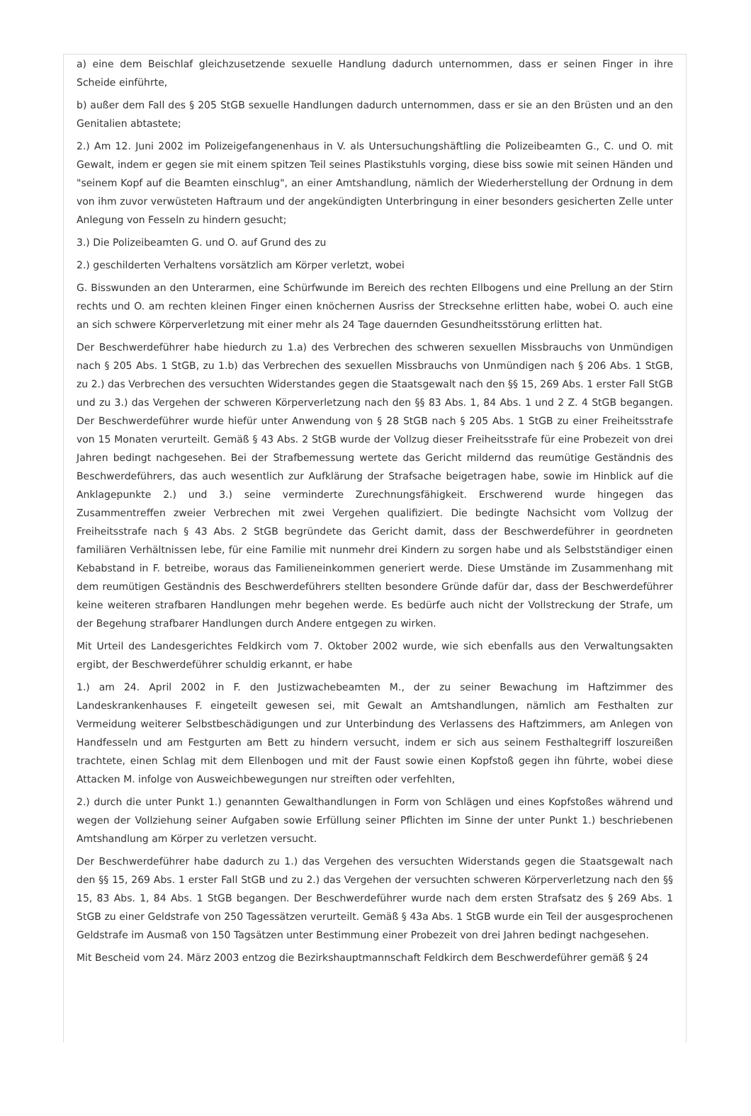a) eine dem Beischlaf gleichzusetzende sexuelle Handlung dadurch unternommen, dass er seinen Finger in ihre Scheide einführte,
b) außer dem Fall des § 205 StGB sexuelle Handlungen dadurch unternommen, dass er sie an den Brüsten und an den Genitalien abtastete;
2.) Am 12. Juni 2002 im Polizeigefangenenhaus in V. als Untersuchungshäftling die Polizeibeamten G., C. und O. mit Gewalt, indem er gegen sie mit einem spitzen Teil seines Plastikstuhls vorging, diese biss sowie mit seinen Händen und "seinem Kopf auf die Beamten einschlug", an einer Amtshandlung, nämlich der Wiederherstellung der Ordnung in dem von ihm zuvor verwüsteten Haftraum und der angekündigten Unterbringung in einer besonders gesicherten Zelle unter Anlegung von Fesseln zu hindern gesucht;
3.) Die Polizeibeamten G. und O. auf Grund des zu
2.) geschilderten Verhaltens vorsätzlich am Körper verletzt, wobei
G. Bisswunden an den Unterarmen, eine Schürfwunde im Bereich des rechten Ellbogens und eine Prellung an der Stirn rechts und O. am rechten kleinen Finger einen knöchernen Ausriss der Strecksehne erlitten habe, wobei O. auch eine an sich schwere Körperverletzung mit einer mehr als 24 Tage dauernden Gesundheitsstörung erlitten hat.
Der Beschwerdeführer habe hiedurch zu 1.a) des Verbrechen des schweren sexuellen Missbrauchs von Unmündigen nach § 205 Abs. 1 StGB, zu 1.b) das Verbrechen des sexuellen Missbrauchs von Unmündigen nach § 206 Abs. 1 StGB, zu 2.) das Verbrechen des versuchten Widerstandes gegen die Staatsgewalt nach den §§ 15, 269 Abs. 1 erster Fall StGB und zu 3.) das Vergehen der schweren Körperverletzung nach den §§ 83 Abs. 1, 84 Abs. 1 und 2 Z. 4 StGB begangen. Der Beschwerdeführer wurde hiefür unter Anwendung von § 28 StGB nach § 205 Abs. 1 StGB zu einer Freiheitsstrafe von 15 Monaten verurteilt. Gemäß § 43 Abs. 2 StGB wurde der Vollzug dieser Freiheitsstrafe für eine Probezeit von drei Jahren bedingt nachgesehen. Bei der Strafbemessung wertete das Gericht mildernd das reumütige Geständnis des Beschwerdeführers, das auch wesentlich zur Aufklärung der Strafsache beigetragen habe, sowie im Hinblick auf die Anklagepunkte 2.) und 3.) seine verminderte Zurechnungsfähigkeit. Erschwerend wurde hingegen das Zusammentreffen zweier Verbrechen mit zwei Vergehen qualifiziert. Die bedingte Nachsicht vom Vollzug der Freiheitsstrafe nach § 43 Abs. 2 StGB begründete das Gericht damit, dass der Beschwerdeführer in geordneten familiären Verhältnissen lebe, für eine Familie mit nunmehr drei Kindern zu sorgen habe und als Selbstständiger einen Kebabstand in F. betreibe, woraus das Familieneinkommen generiert werde. Diese Umstände im Zusammenhang mit dem reumütigen Geständnis des Beschwerdeführers stellten besondere Gründe dafür dar, dass der Beschwerdeführer keine weiteren strafbaren Handlungen mehr begehen werde. Es bedürfe auch nicht der Vollstreckung der Strafe, um der Begehung strafbarer Handlungen durch Andere entgegen zu wirken.
Mit Urteil des Landesgerichtes Feldkirch vom 7. Oktober 2002 wurde, wie sich ebenfalls aus den Verwaltungsakten ergibt, der Beschwerdeführer schuldig erkannt, er habe
1.) am 24. April 2002 in F. den Justizwachebeamten M., der zu seiner Bewachung im Haftzimmer des Landeskrankenhauses F. eingeteilt gewesen sei, mit Gewalt an Amtshandlungen, nämlich am Festhalten zur Vermeidung weiterer Selbstbeschädigungen und zur Unterbindung des Verlassens des Haftzimmers, am Anlegen von Handfesseln und am Festgurten am Bett zu hindern versucht, indem er sich aus seinem Festhaltegriff loszureißen trachtete, einen Schlag mit dem Ellenbogen und mit der Faust sowie einen Kopfstoß gegen ihn führte, wobei diese Attacken M. infolge von Ausweichbewegungen nur streiften oder verfehlten,
2.) durch die unter Punkt 1.) genannten Gewalthandlungen in Form von Schlägen und eines Kopfstoßes während und wegen der Vollziehung seiner Aufgaben sowie Erfüllung seiner Pflichten im Sinne der unter Punkt 1.) beschriebenen Amtshandlung am Körper zu verletzen versucht.
Der Beschwerdeführer habe dadurch zu 1.) das Vergehen des versuchten Widerstands gegen die Staatsgewalt nach den §§ 15, 269 Abs. 1 erster Fall StGB und zu 2.) das Vergehen der versuchten schweren Körperverletzung nach den §§ 15, 83 Abs. 1, 84 Abs. 1 StGB begangen. Der Beschwerdeführer wurde nach dem ersten Strafsatz des § 269 Abs. 1 StGB zu einer Geldstrafe von 250 Tagessätzen verurteilt. Gemäß § 43a Abs. 1 StGB wurde ein Teil der ausgesprochenen Geldstrafe im Ausmaß von 150 Tagsätzen unter Bestimmung einer Probezeit von drei Jahren bedingt nachgesehen.
Mit Bescheid vom 24. März 2003 entzog die Bezirkshauptmannschaft Feldkirch dem Beschwerdeführer gemäß § 24